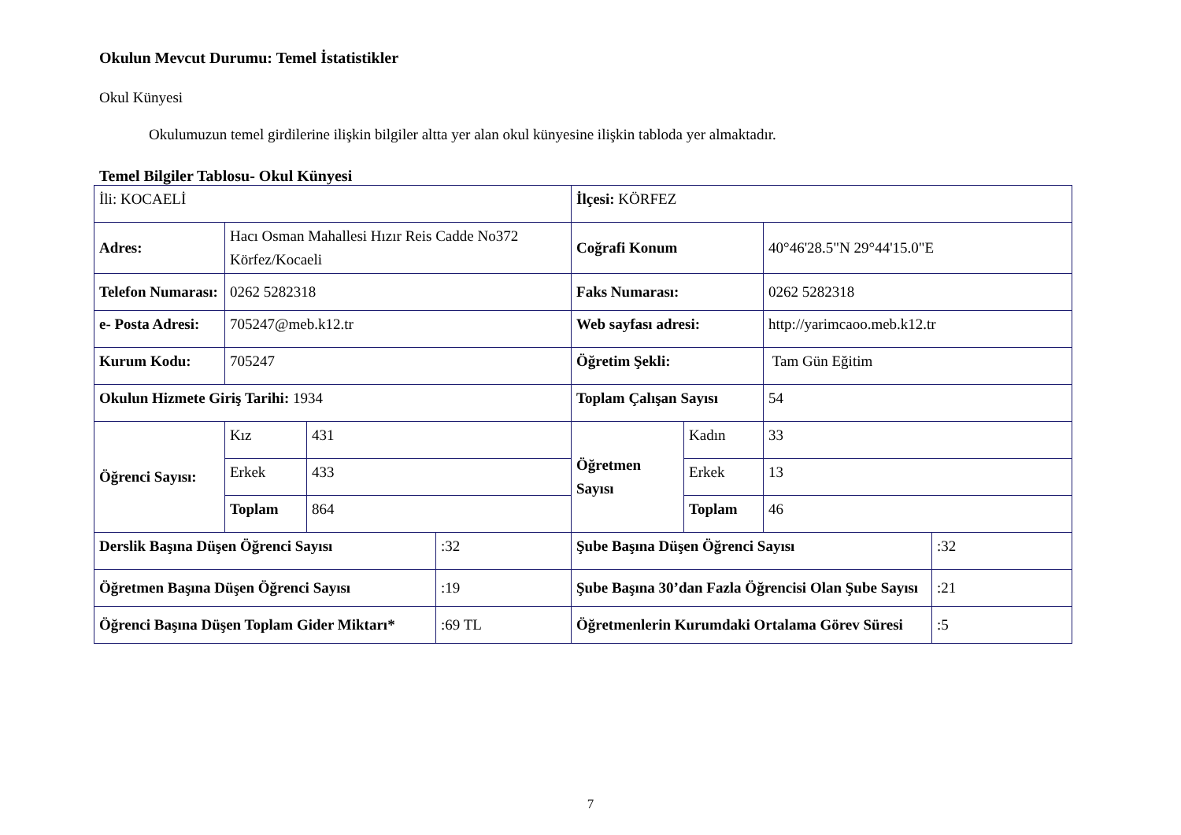Okulun Mevcut Durumu: Temel İstatistikler
Okul Künyesi
Okulumuzun temel girdilerine ilişkin bilgiler altta yer alan okul künyesine ilişkin tabloda yer almaktadır.
Temel Bilgiler Tablosu- Okul Künyesi
| İli: KOCAELİ | | | | İlçesi: KÖRFEZ | | | |
| Adres: | Hacı Osman Mahallesi Hızır Reis Cadde No372 Körfez/Kocaeli | | | Coğrafi Konum | | 40°46'28.5"N 29°44'15.0"E | |
| Telefon Numarası: | 0262 5282318 | | | Faks Numarası: | | 0262 5282318 | |
| e- Posta Adresi: | 705247@meb.k12.tr | | | Web sayfası adresi: | | http://yarimcaoo.meb.k12.tr | |
| Kurum Kodu: | 705247 | | | Öğretim Şekli: | | Tam Gün Eğitim | |
| Okulun Hizmete Giriş Tarihi: 1934 | | | | Toplam Çalışan Sayısı | | 54 | |
| Öğrenci Sayısı: | Kız | 431 | | Öğretmen Sayısı | Kadın | 33 | |
| | Erkek | 433 | | | Erkek | 13 | |
| | Toplam | 864 | | | Toplam | 46 | |
| Derslik Başına Düşen Öğrenci Sayısı | | | :32 | Şube Başına Düşen Öğrenci Sayısı | | | :32 |
| Öğretmen Başına Düşen Öğrenci Sayısı | | | :19 | Şube Başına 30’dan Fazla Öğrencisi Olan Şube Sayısı | | | :21 |
| Öğrenci Başına Düşen Toplam Gider Miktarı* | | | :69 TL | Öğretmenlerin Kurumdaki Ortalama Görev Süresi | | | :5 |
7